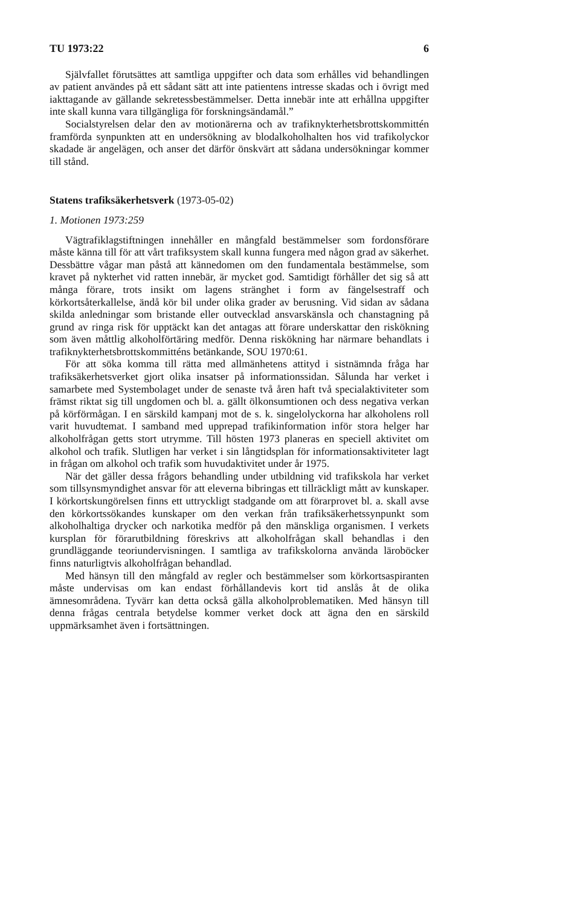TU 1973:22 6
Självfallet förutsättes att samtliga uppgifter och data som erhålles vid behandlingen av patient användes på ett sådant sätt att inte patientens intresse skadas och i övrigt med iakttagande av gällande sekretessbestämmelser. Detta innebär inte att erhållna uppgifter inte skall kunna vara tillgängliga för forskningsändamål.”
Socialstyrelsen delar den av motionärerna och av trafiknykterhetsbrottskommittén framförda synpunkten att en undersökning av blodalkoholhalten hos vid trafikolyckor skadade är angelägen, och anser det därför önskvärt att sådana undersökningar kommer till stånd.
Statens trafiksäkerhetsverk (1973-05-02)
1. Motionen 1973:259
Vägtrafiklagstiftningen innehåller en mångfald bestämmelser som fordonsförare måste känna till för att vårt trafiksystem skall kunna fungera med någon grad av säkerhet. Dessbättre vågar man påstå att kännedomen om den fundamentala bestämmelse, som kravet på nykterhet vid ratten innebär, är mycket god. Samtidigt förhåller det sig så att många förare, trots insikt om lagens stränghet i form av fängelsestraff och körkortsåterkallelse, ändå kör bil under olika grader av berusning. Vid sidan av sådana skilda anledningar som bristande eller outvecklad ansvarskänsla och chanstagning på grund av ringa risk för upptäckt kan det antagas att förare underskattar den riskökning som även måttlig alkoholförtäring medför. Denna riskökning har närmare behandlats i trafiknykterhetsbrottskommitténs betänkande, SOU 1970:61.
För att söka komma till rätta med allmänhetens attityd i sistnämnda fråga har trafiksäkerhetsverket gjort olika insatser på informationssidan. Sålunda har verket i samarbete med Systembolaget under de senaste två åren haft två specialaktiviteter som främst riktat sig till ungdomen och bl. a. gällt ölkonsumtionen och dess negativa verkan på körförmågan. I en särskild kampanj mot de s. k. singelolyckorna har alkoholens roll varit huvudtemat. I samband med upprepad trafikinformation inför stora helger har alkoholfrågan getts stort utrymme. Till hösten 1973 planeras en speciell aktivitet om alkohol och trafik. Slutligen har verket i sin långtidsplan för informationsaktiviteter lagt in frågan om alkohol och trafik som huvudaktivitet under år 1975.
När det gäller dessa frågors behandling under utbildning vid trafikskola har verket som tillsynsmyndighet ansvar för att eleverna bibringas ett tillräckligt mått av kunskaper. I körkortskungörelsen finns ett uttryckligt stadgande om att förarprovet bl. a. skall avse den körkortssökandes kunskaper om den verkan från trafiksäkerhetssynpunkt som alkoholhaltiga drycker och narkotika medför på den mänskliga organismen. I verkets kursplan för förarutbildning föreskrivs att alkoholfrågan skall behandlas i den grundläggande teoriundervisningen. I samtliga av trafikskolorna använda läroböcker finns naturligtvis alkoholfrågan behandlad.
Med hänsyn till den mångfald av regler och bestämmelser som körkortsaspiranten måste undervisas om kan endast förhållandevis kort tid anslås åt de olika ämnesområdena. Tyvärr kan detta också gälla alkoholproblematiken. Med hänsyn till denna frågas centrala betydelse kommer verket dock att ägna den en särskild uppmärksamhet även i fortsättningen.